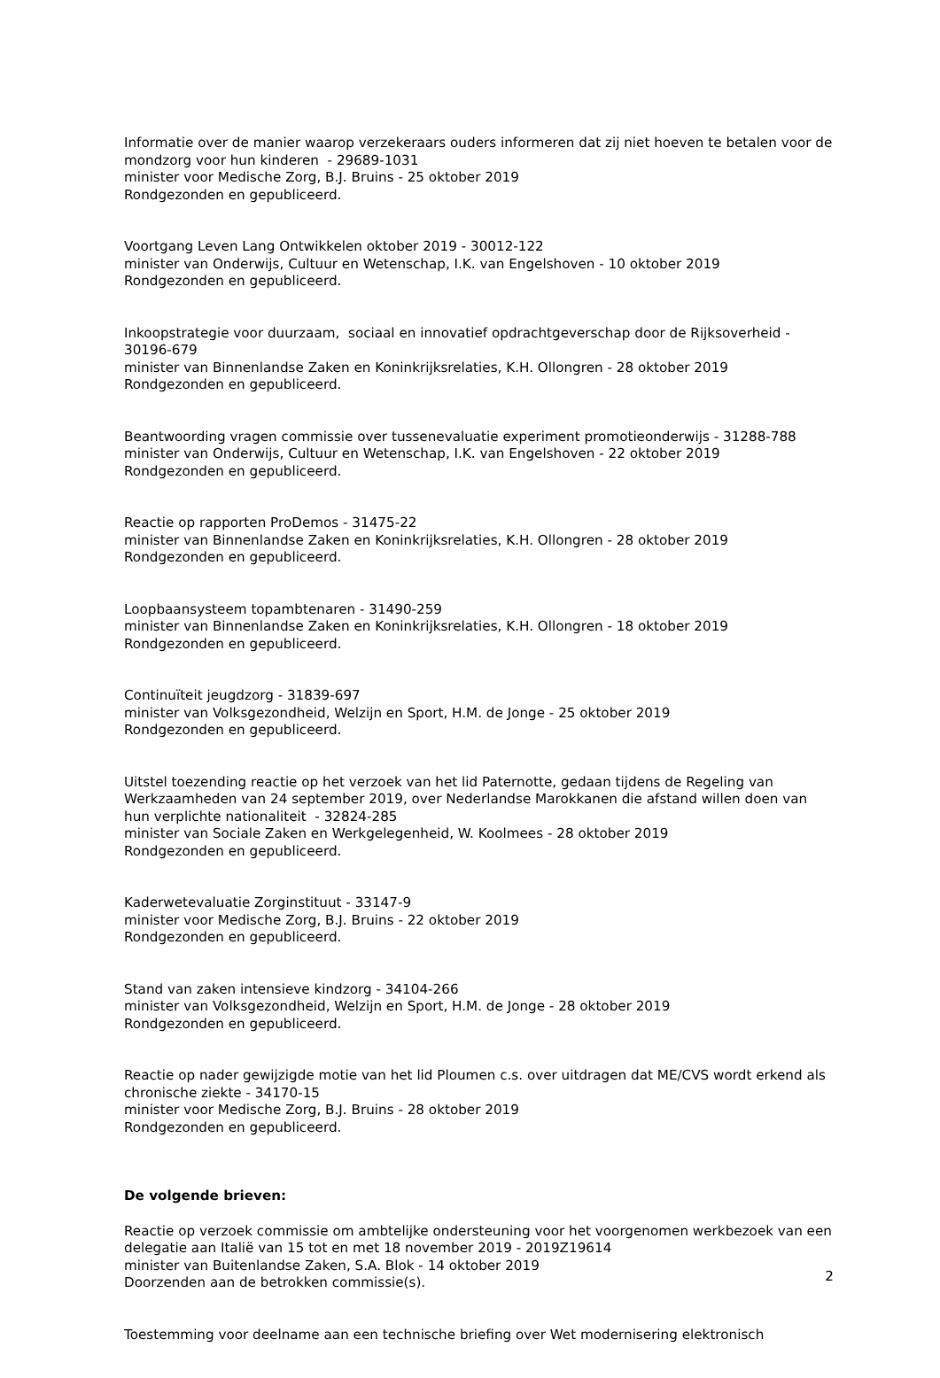Informatie over de manier waarop verzekeraars ouders informeren dat zij niet hoeven te betalen voor de mondzorg voor hun kinderen - 29689-1031
minister voor Medische Zorg, B.J. Bruins - 25 oktober 2019
Rondgezonden en gepubliceerd.
Voortgang Leven Lang Ontwikkelen oktober 2019 - 30012-122
minister van Onderwijs, Cultuur en Wetenschap, I.K. van Engelshoven - 10 oktober 2019
Rondgezonden en gepubliceerd.
Inkoopstrategie voor duurzaam, sociaal en innovatief opdrachtgeverschap door de Rijksoverheid - 30196-679
minister van Binnenlandse Zaken en Koninkrijksrelaties, K.H. Ollongren - 28 oktober 2019
Rondgezonden en gepubliceerd.
Beantwoording vragen commissie over tussenevaluatie experiment promotieonderwijs - 31288-788
minister van Onderwijs, Cultuur en Wetenschap, I.K. van Engelshoven - 22 oktober 2019
Rondgezonden en gepubliceerd.
Reactie op rapporten ProDemos - 31475-22
minister van Binnenlandse Zaken en Koninkrijksrelaties, K.H. Ollongren - 28 oktober 2019
Rondgezonden en gepubliceerd.
Loopbaansysteem topambtenaren - 31490-259
minister van Binnenlandse Zaken en Koninkrijksrelaties, K.H. Ollongren - 18 oktober 2019
Rondgezonden en gepubliceerd.
Continuïteit jeugdzorg - 31839-697
minister van Volksgezondheid, Welzijn en Sport, H.M. de Jonge - 25 oktober 2019
Rondgezonden en gepubliceerd.
Uitstel toezending reactie op het verzoek van het lid Paternotte, gedaan tijdens de Regeling van Werkzaamheden van 24 september 2019, over Nederlandse Marokkanen die afstand willen doen van hun verplichte nationaliteit - 32824-285
minister van Sociale Zaken en Werkgelegenheid, W. Koolmees - 28 oktober 2019
Rondgezonden en gepubliceerd.
Kaderwetevaluatie Zorginstituut - 33147-9
minister voor Medische Zorg, B.J. Bruins - 22 oktober 2019
Rondgezonden en gepubliceerd.
Stand van zaken intensieve kindzorg - 34104-266
minister van Volksgezondheid, Welzijn en Sport, H.M. de Jonge - 28 oktober 2019
Rondgezonden en gepubliceerd.
Reactie op nader gewijzigde motie van het lid Ploumen c.s. over uitdragen dat ME/CVS wordt erkend als chronische ziekte - 34170-15
minister voor Medische Zorg, B.J. Bruins - 28 oktober 2019
Rondgezonden en gepubliceerd.
De volgende brieven:
Reactie op verzoek commissie om ambtelijke ondersteuning voor het voorgenomen werkbezoek van een delegatie aan Italië van 15 tot en met 18 november 2019 - 2019Z19614
minister van Buitenlandse Zaken, S.A. Blok - 14 oktober 2019
Doorzenden aan de betrokken commissie(s).
Toestemming voor deelname aan een technische briefing over Wet modernisering elektronisch
2